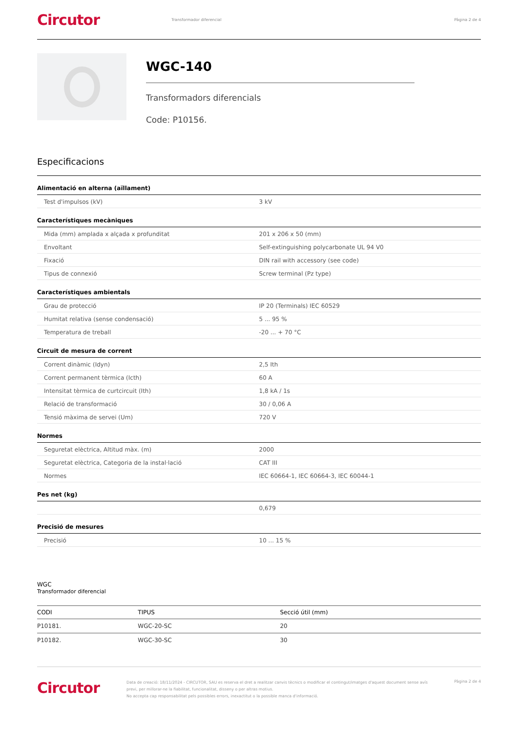Circutor
Transformador diferencial Pàgina 2 de 4
WGC-140
Transformadors diferencials
Code: P10156.
Especificacions
Alimentació en alterna (aïllament)
| Test d'impulsos (kV) | 3 kV |
Característiques mecàniques
| Mida (mm) amplada x alçada x profunditat | 201 x 206 x 50 (mm) |
| Envoltant | Self-extinguishing polycarbonate UL 94 V0 |
| Fixació | DIN rail with accessory (see code) |
| Tipus de connexió | Screw terminal (Pz type) |
Característiques ambientals
| Grau de protecció | IP 20 (Terminals) IEC 60529 |
| Humitat relativa (sense condensació) | 5 ... 95 % |
| Temperatura de treball | -20 ... + 70 °C |
Circuit de mesura de corrent
| Corrent dinàmic (Idyn) | 2,5 Ith |
| Corrent permanent tèrmica (Icth) | 60 A |
| Intensitat tèrmica de curtcircuit (Ith) | 1,8 kA / 1s |
| Relació de transformació | 30 / 0,06 A |
| Tensió màxima de servei (Um) | 720 V |
Normes
| Seguretat elèctrica, Altitud màx. (m) | 2000 |
| Seguretat elèctrica, Categoria de la instal·lació | CAT III |
| Normes | IEC 60664-1, IEC 60664-3, IEC 60044-1 |
Pes net (kg)
| | 0,679 |
Precisió de mesures
| Precisió | 10 ... 15 % |
WGC
Transformador diferencial
| CODI | TIPUS | Secció útil (mm) |
| --- | --- | --- |
| P10181. | WGC-20-SC | 20 |
| P10182. | WGC-30-SC | 30 |
Circutor
Data de creació: 18/11/2024 - CIRCUTOR, SAU es reserva el dret a realitzar canvis tècnics o modificar el contingut/imatges d'aquest document sense avís previ, per millorar-ne la fiabilitat, funcionalitat, disseny o per altras motius.
No accepta cap responsabilitat pels possibles errors, inexactitut o la possible manca d'informació.
Pàgina 2 de 4